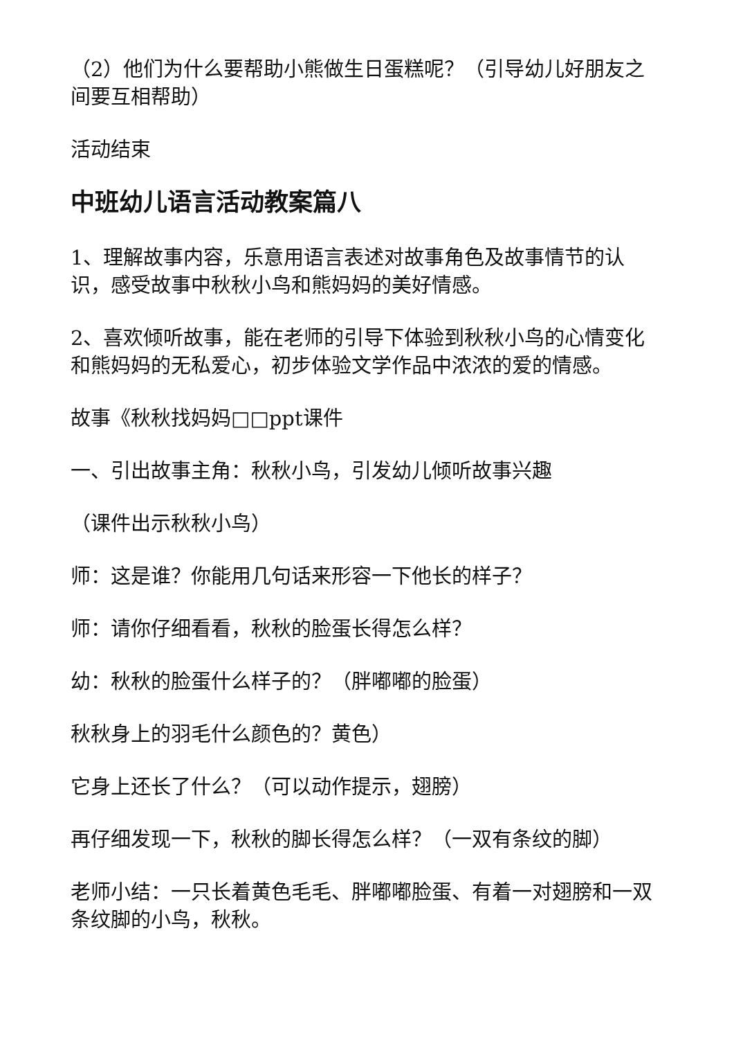（2）他们为什么要帮助小熊做生日蛋糕呢？（引导幼儿好朋友之间要互相帮助）
活动结束
中班幼儿语言活动教案篇八
1、理解故事内容，乐意用语言表述对故事角色及故事情节的认识，感受故事中秋秋小鸟和熊妈妈的美好情感。
2、喜欢倾听故事，能在老师的引导下体验到秋秋小鸟的心情变化和熊妈妈的无私爱心，初步体验文学作品中浓浓的爱的情感。
故事《秋秋找妈妈□□ppt课件
一、引出故事主角：秋秋小鸟，引发幼儿倾听故事兴趣
（课件出示秋秋小鸟）
师：这是谁？你能用几句话来形容一下他长的样子？
师：请你仔细看看，秋秋的脸蛋长得怎么样？
幼：秋秋的脸蛋什么样子的？（胖嘟嘟的脸蛋）
秋秋身上的羽毛什么颜色的？黄色）
它身上还长了什么？（可以动作提示，翅膀）
再仔细发现一下，秋秋的脚长得怎么样？（一双有条纹的脚）
老师小结：一只长着黄色毛毛、胖嘟嘟脸蛋、有着一对翅膀和一双条纹脚的小鸟，秋秋。